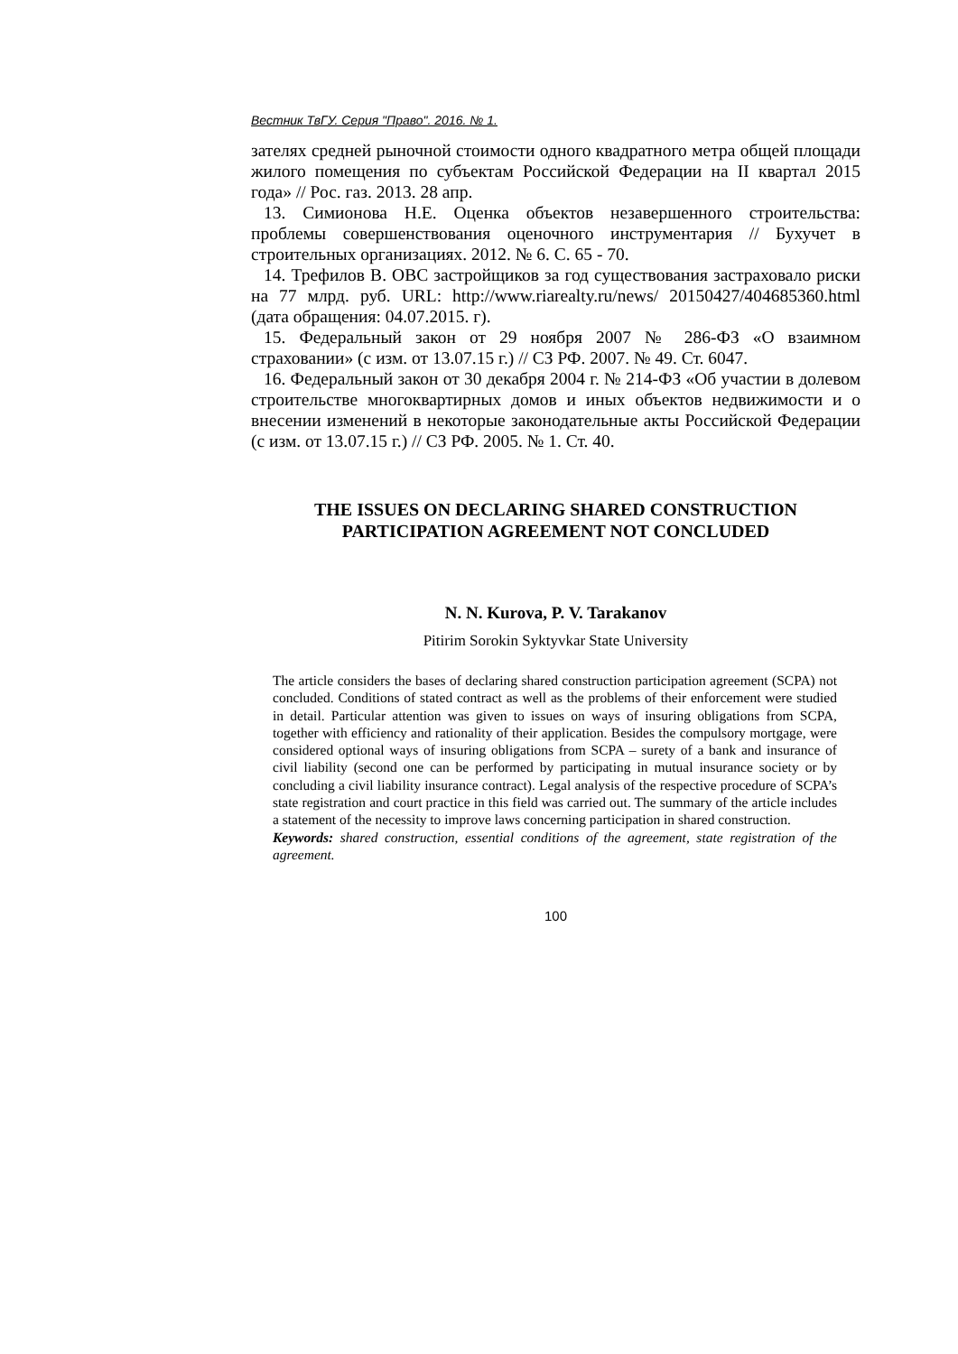Вестник ТвГУ. Серия "Право". 2016. № 1.
зателях средней рыночной стоимости одного квадратного метра общей площади жилого помещения по субъектам Российской Федерации на II квартал 2015 года» // Рос. газ. 2013. 28 апр.
13. Симионова Н.Е. Оценка объектов незавершенного строительства: проблемы совершенствования оценочного инструментария // Бухучет в строительных организациях. 2012. № 6. С. 65 - 70.
14. Трефилов В. ОВС застройщиков за год существования застраховало риски на 77 млрд. руб. URL: http://www.riarealty.ru/news/ 20150427/404685360.html (дата обращения: 04.07.2015. г).
15. Федеральный закон от 29 ноября 2007 № 286-ФЗ «О взаимном страховании» (с изм. от 13.07.15 г.) // СЗ РФ. 2007. № 49. Ст. 6047.
16. Федеральный закон от 30 декабря 2004 г. № 214-ФЗ «Об участии в долевом строительстве многоквартирных домов и иных объектов недвижимости и о внесении изменений в некоторые законодательные акты Российской Федерации (с изм. от 13.07.15 г.) // СЗ РФ. 2005. № 1. Ст. 40.
THE ISSUES ON DECLARING SHARED CONSTRUCTION PARTICIPATION AGREEMENT NOT CONCLUDED
N. N. Kurova, P. V. Tarakanov
Pitirim Sorokin Syktyvkar State University
The article considers the bases of declaring shared construction participation agreement (SCPA) not concluded. Conditions of stated contract as well as the problems of their enforcement were studied in detail. Particular attention was given to issues on ways of insuring obligations from SCPA, together with efficiency and rationality of their application. Besides the compulsory mortgage, were considered optional ways of insuring obligations from SCPA – surety of a bank and insurance of civil liability (second one can be performed by participating in mutual insurance society or by concluding a civil liability insurance contract). Legal analysis of the respective procedure of SCPA’s state registration and court practice in this field was carried out. The summary of the article includes a statement of the necessity to improve laws concerning participation in shared construction.
Keywords: shared construction, essential conditions of the agreement, state registration of the agreement.
100